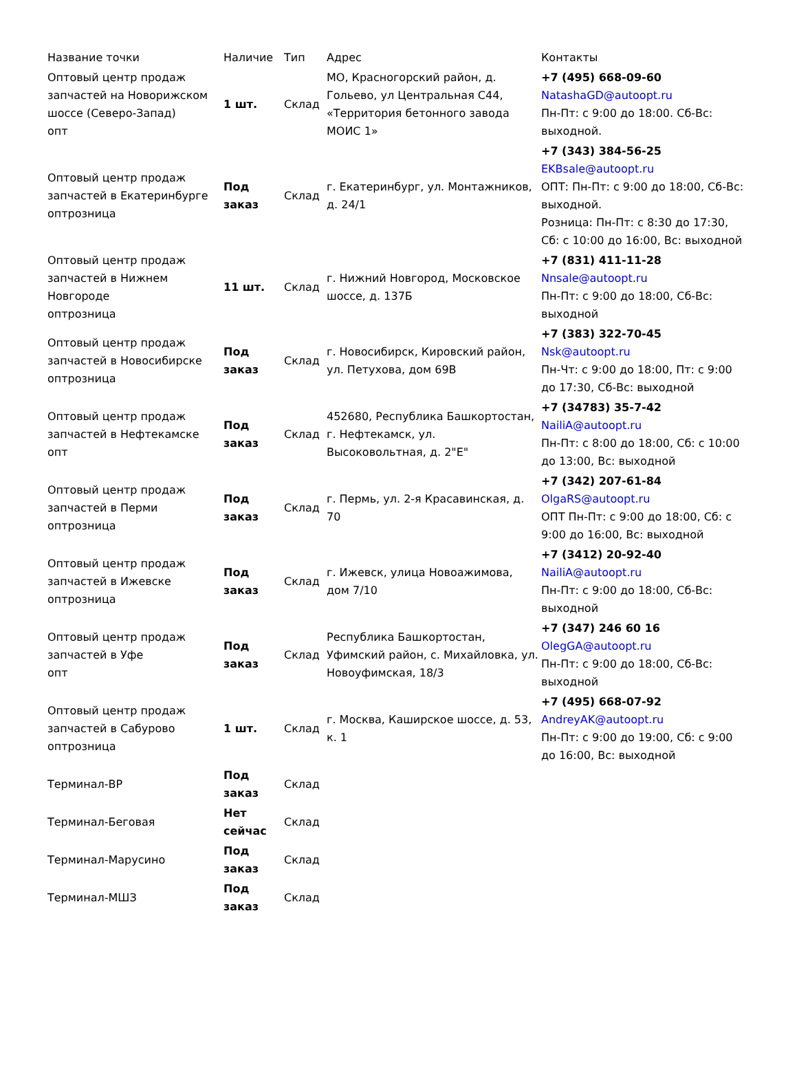| Название точки | Наличие | Тип | Адрес | Контакты |
| --- | --- | --- | --- | --- |
| Оптовый центр продаж запчастей на Новорижском шоссе (Северо-Запад) опт | 1 шт. | Склад | МО, Красногорский район, д. Гольево, ул Центральная С44, «Территория бетонного завода МОИС 1» | +7 (495) 668-09-60 NatashaGD@autoopt.ru Пн-Пт: с 9:00 до 18:00. Сб-Вс: выходной. |
| Оптовый центр продаж запчастей в Екатеринбурге оптрозница | Под заказ | Склад | г. Екатеринбург, ул. Монтажников, д. 24/1 | +7 (343) 384-56-25 EKBsale@autoopt.ru ОПТ: Пн-Пт: с 9:00 до 18:00, Сб-Вс: выходной. Розница: Пн-Пт: с 8:30 до 17:30, Сб: с 10:00 до 16:00, Вс: выходной |
| Оптовый центр продаж запчастей в Нижнем Новгороде оптрозница | 11 шт. | Склад | г. Нижний Новгород, Московское шоссе, д. 137Б | +7 (831) 411-11-28 Nnsale@autoopt.ru Пн-Пт: с 9:00 до 18:00, Сб-Вс: выходной |
| Оптовый центр продаж запчастей в Новосибирске оптрозница | Под заказ | Склад | г. Новосибирск, Кировский район, ул. Петухова, дом 69В | +7 (383) 322-70-45 Nsk@autoopt.ru Пн-Чт: с 9:00 до 18:00, Пт: с 9:00 до 17:30, Сб-Вс: выходной |
| Оптовый центр продаж запчастей в Нефтекамске опт | Под заказ | Склад | 452680, Республика Башкортостан, г. Нефтекамск, ул. Высоковольтная, д. 2"Е" | +7 (34783) 35-7-42 NailiA@autoopt.ru Пн-Пт: с 8:00 до 18:00, Сб: с 10:00 до 13:00, Вс: выходной |
| Оптовый центр продаж запчастей в Перми оптрозница | Под заказ | Склад | г. Пермь, ул. 2-я Красавинская, д. 70 | +7 (342) 207-61-84 OlgaRS@autoopt.ru ОПТ Пн-Пт: с 9:00 до 18:00, Сб: с 9:00 до 16:00, Вс: выходной |
| Оптовый центр продаж запчастей в Ижевске оптрозница | Под заказ | Склад | г. Ижевск, улица Новоажимова, дом 7/10 | +7 (3412) 20-92-40 NailiA@autoopt.ru Пн-Пт: с 9:00 до 18:00, Сб-Вс: выходной |
| Оптовый центр продаж запчастей в Уфе опт | Под заказ | Склад | Республика Башкортостан, Уфимский район, с. Михайловка, ул. Новоуфимская, 18/3 | +7 (347) 246 60 16 OlegGA@autoopt.ru Пн-Пт: с 9:00 до 18:00, Сб-Вс: выходной |
| Оптовый центр продаж запчастей в Сабурово оптрозница | 1 шт. | Склад | г. Москва, Каширское шоссе, д. 53, к. 1 | +7 (495) 668-07-92 AndreyAK@autoopt.ru Пн-Пт: с 9:00 до 19:00, Сб: с 9:00 до 16:00, Вс: выходной |
| Терминал-ВР | Под заказ | Склад | | |
| Терминал-Беговая | Нет сейчас | Склад | | |
| Терминал-Марусино | Под заказ | Склад | | |
| Терминал-МШЗ | Под заказ | Склад | | |